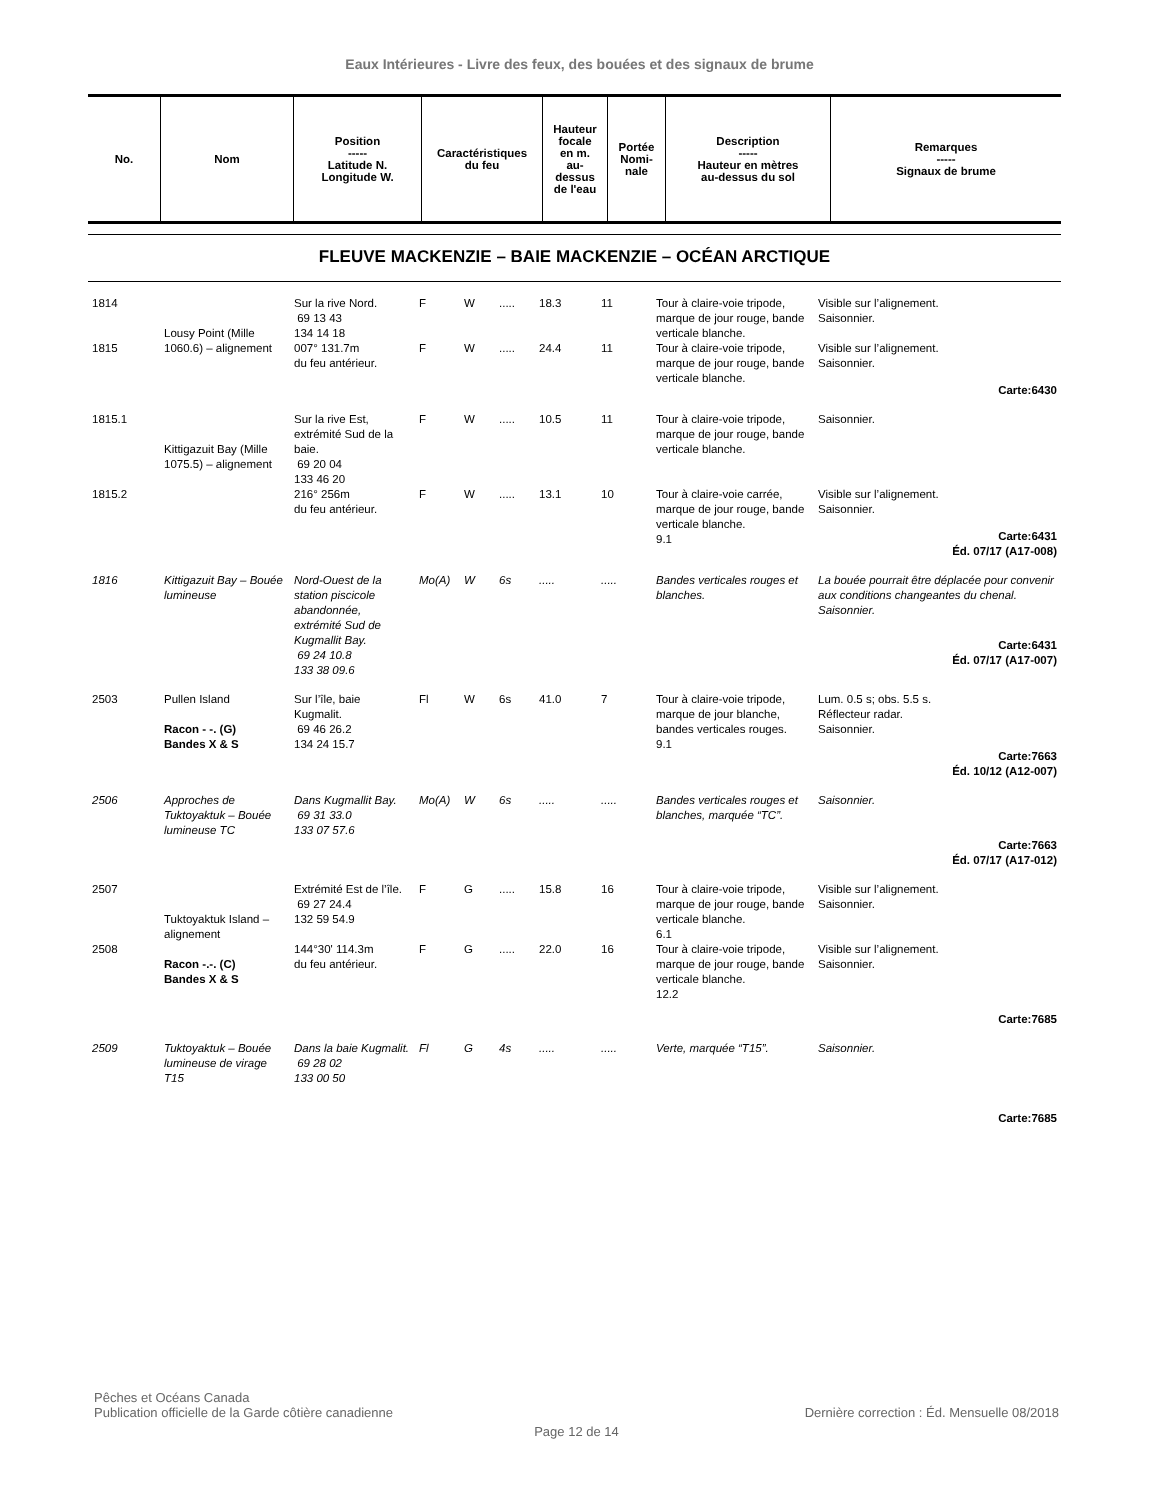Eaux Intérieures - Livre des feux, des bouées et des signaux de brume
| No. | Nom | Position ----- Latitude N. Longitude W. | Caractéristiques du feu | Hauteur focale en m. au- dessus de l'eau | Portée Nomi- nale | Description ----- Hauteur en mètres au-dessus du sol | Remarques ----- Signaux de brume |
| --- | --- | --- | --- | --- | --- | --- | --- |
FLEUVE MACKENZIE – BAIE MACKENZIE – OCÉAN ARCTIQUE
| 1814 | Lousy Point (Mille 1060.6) – alignement | Sur la rive Nord. 69 13 43 134 14 18 | F | W | ..... | 18.3 | 11 | Tour à claire-voie tripode, marque de jour rouge, bande verticale blanche. | Visible sur l’alignement. Saisonnier. |
| 1815 | | 007° 131.7m du feu antérieur. | F | W | ..... | 24.4 | 11 | Tour à claire-voie tripode, marque de jour rouge, bande verticale blanche. | Visible sur l’alignement. Saisonnier. Carte:6430 |
| 1815.1 | Kittigazuit Bay (Mille 1075.5) – alignement | Sur la rive Est, extrémité Sud de la baie. 69 20 04 133 46 20 | F | W | ..... | 10.5 | 11 | Tour à claire-voie tripode, marque de jour rouge, bande verticale blanche. | Saisonnier. |
| 1815.2 | | 216° 256m du feu antérieur. | F | W | ..... | 13.1 | 10 | Tour à claire-voie carrée, marque de jour rouge, bande verticale blanche. 9.1 | Visible sur l’alignement. Saisonnier. Carte:6431 Éd. 07/17 (A17-008) |
| 1816 | Kittigazuit Bay – Bouée lumineuse | Nord-Ouest de la station piscicole abandonnée, extrémité Sud de Kugmallit Bay. 69 24 10.8 133 38 09.6 | Mo(A) | W | 6s | ..... | ..... | Bandes verticales rouges et blanches. | La bouée pourrait être déplacée pour convenir aux conditions changeantes du chenal. Saisonnier. Carte:6431 Éd. 07/17 (A17-007) |
| 2503 | Pullen Island Racon - -. (G) Bandes X & S | Sur l’île, baie Kugmalit. 69 46 26.2 134 24 15.7 | Fl | W | 6s | 41.0 | 7 | Tour à claire-voie tripode, marque de jour blanche, bandes verticales rouges. 9.1 | Lum. 0.5 s; obs. 5.5 s. Réflecteur radar. Saisonnier. Carte:7663 Éd. 10/12 (A12-007) |
| 2506 | Approches de Tuktoyaktuk – Bouée lumineuse TC | Dans Kugmallit Bay. 69 31 33.0 133 07 57.6 | Mo(A) | W | 6s | ..... | ..... | Bandes verticales rouges et blanches, marquée “TC”. | Saisonnier. Carte:7663 Éd. 07/17 (A17-012) |
| 2507 | Tuktoyaktuk Island – alignement | Extrémité Est de l’île. 69 27 24.4 132 59 54.9 | F | G | ..... | 15.8 | 16 | Tour à claire-voie tripode, marque de jour rouge, bande verticale blanche. 6.1 | Visible sur l’alignement. Saisonnier. |
| 2508 | Racon -.-. (C) Bandes X & S | 144°30' 114.3m du feu antérieur. | F | G | ..... | 22.0 | 16 | Tour à claire-voie tripode, marque de jour rouge, bande verticale blanche. 12.2 | Visible sur l’alignement. Saisonnier. Carte:7685 |
| 2509 | Tuktoyaktuk – Bouée lumineuse de virage T15 | Dans la baie Kugmalit. 69 28 02 133 00 50 | Fl | G | 4s | ..... | ..... | Verte, marquée “T15”. | Saisonnier. Carte:7685 |
Pêches et Océans Canada
Publication officielle de la Garde côtière canadienne
Dernière correction : Éd. Mensuelle 08/2018
Page 12 de 14